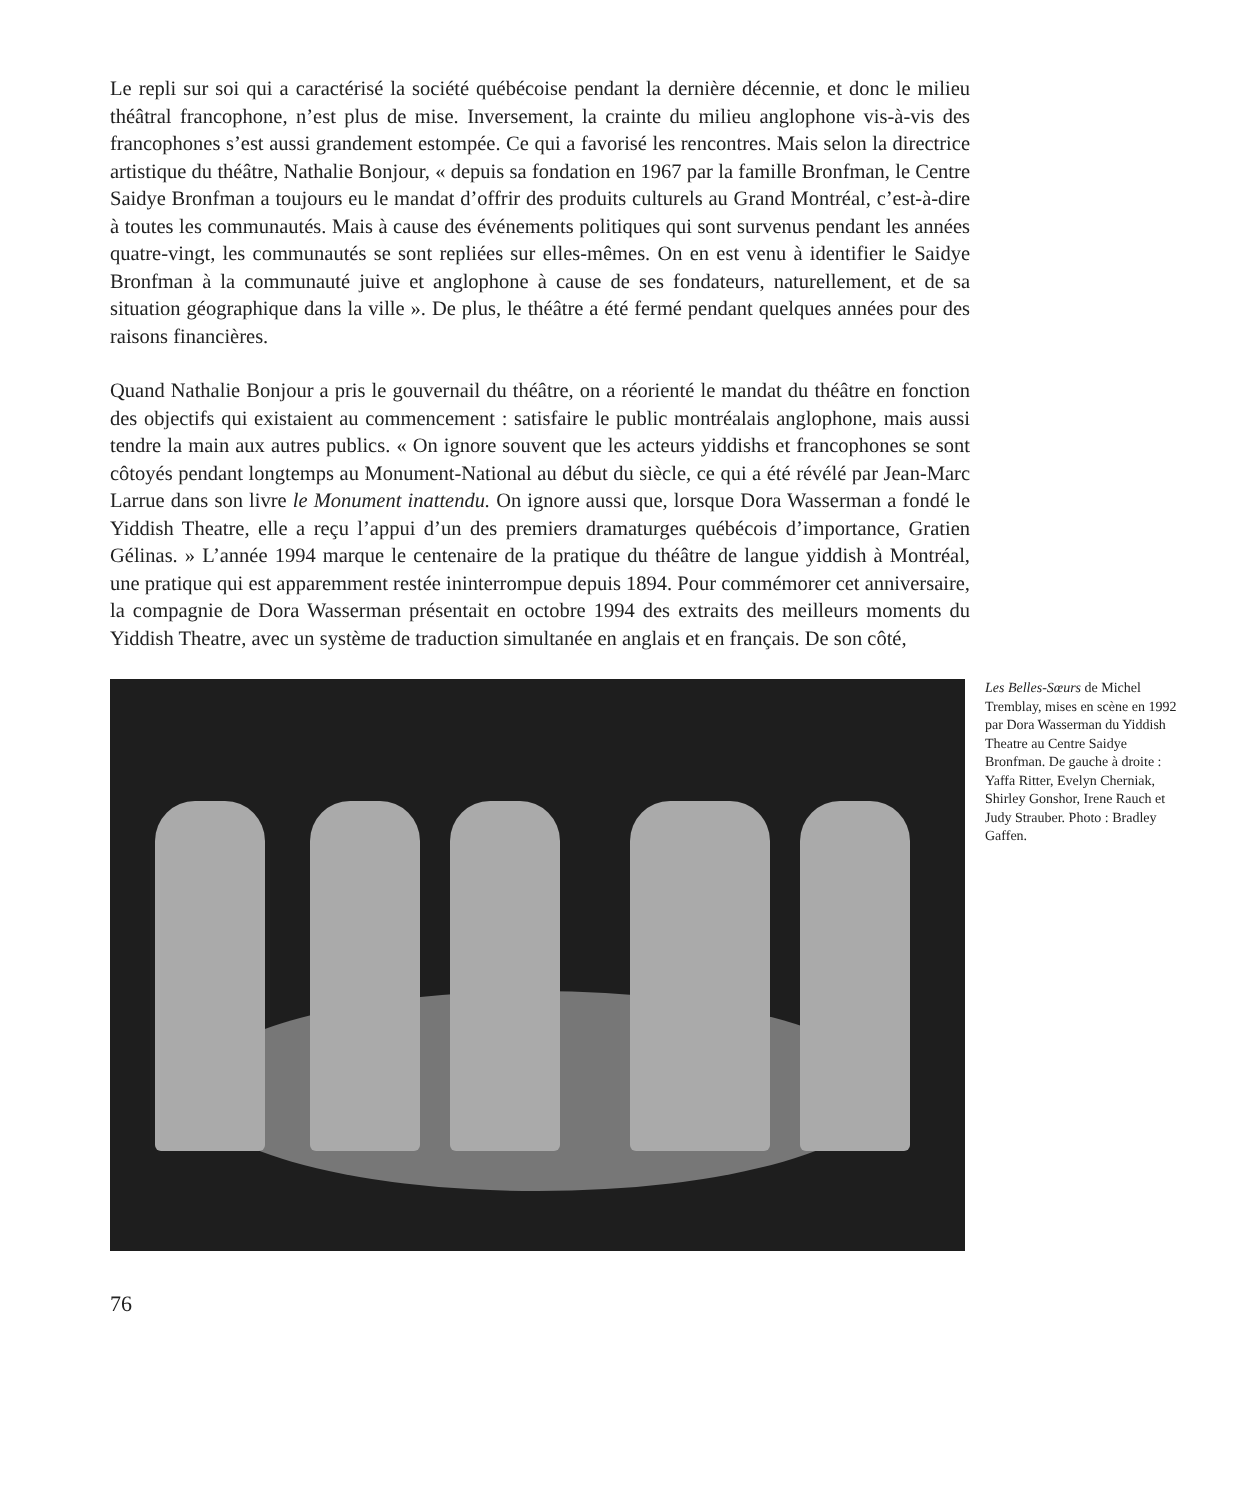Le repli sur soi qui a caractérisé la société québécoise pendant la dernière décennie, et donc le milieu théâtral francophone, n’est plus de mise. Inversement, la crainte du milieu anglophone vis-à-vis des francophones s’est aussi grandement estompée. Ce qui a favorisé les rencontres. Mais selon la directrice artistique du théâtre, Nathalie Bonjour, « depuis sa fondation en 1967 par la famille Bronfman, le Centre Saidye Bronfman a toujours eu le mandat d’offrir des produits culturels au Grand Montréal, c’est-à-dire à toutes les communautés. Mais à cause des événements politiques qui sont survenus pendant les années quatre-vingt, les communautés se sont repliées sur elles-mêmes. On en est venu à identifier le Saidye Bronfman à la communauté juive et anglophone à cause de ses fondateurs, naturellement, et de sa situation géographique dans la ville ». De plus, le théâtre a été fermé pendant quelques années pour des raisons financières.
Quand Nathalie Bonjour a pris le gouvernail du théâtre, on a réorienté le mandat du théâtre en fonction des objectifs qui existaient au commencement : satisfaire le public montréalais anglophone, mais aussi tendre la main aux autres publics. « On ignore souvent que les acteurs yiddishs et francophones se sont côtoyés pendant longtemps au Monument-National au début du siècle, ce qui a été révélé par Jean-Marc Larrue dans son livre le Monument inattendu. On ignore aussi que, lorsque Dora Wasserman a fondé le Yiddish Theatre, elle a reçu l’appui d’un des premiers dramaturges québécois d’importance, Gratien Gélinas. » L’année 1994 marque le centenaire de la pratique du théâtre de langue yiddish à Montréal, une pratique qui est apparemment restée ininterrompue depuis 1894. Pour commémorer cet anniversaire, la compagnie de Dora Wasserman présentait en octobre 1994 des extraits des meilleurs moments du Yiddish Theatre, avec un système de traduction simultanée en anglais et en français. De son côté,
Les Belles-Sœurs de Michel Tremblay, mises en scène en 1992 par Dora Wasserman du Yiddish Theatre au Centre Saidye Bronfman. De gauche à droite : Yaffa Ritter, Evelyn Cherniak, Shirley Gonshor, Irene Rauch et Judy Strauber. Photo : Bradley Gaffen.
76